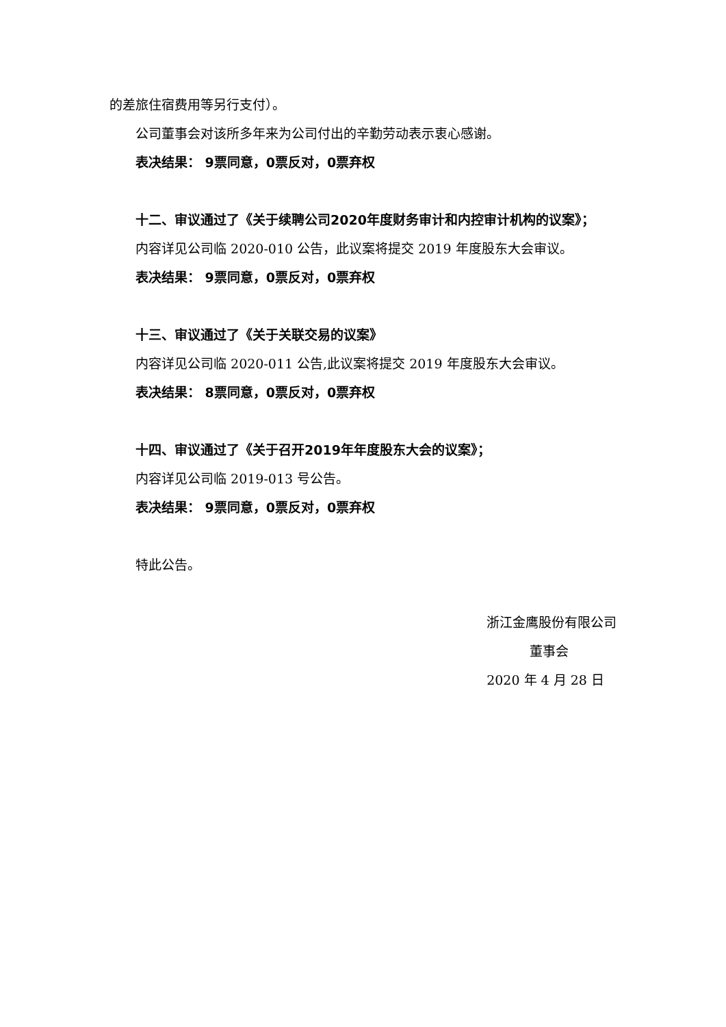的差旅住宿费用等另行支付）。
公司董事会对该所多年来为公司付出的辛勤劳动表示衷心感谢。
表决结果： 9票同意，0票反对，0票弃权
十二、审议通过了《关于续聘公司2020年度财务审计和内控审计机构的议案》；
内容详见公司临 2020-010 公告，此议案将提交 2019 年度股东大会审议。
表决结果： 9票同意，0票反对，0票弃权
十三、审议通过了《关于关联交易的议案》
内容详见公司临 2020-011 公告,此议案将提交 2019 年度股东大会审议。
表决结果： 8票同意，0票反对，0票弃权
十四、审议通过了《关于召开2019年年度股东大会的议案》；
内容详见公司临 2019-013 号公告。
表决结果： 9票同意，0票反对，0票弃权
特此公告。
浙江金鹰股份有限公司
董事会
2020 年 4 月 28 日